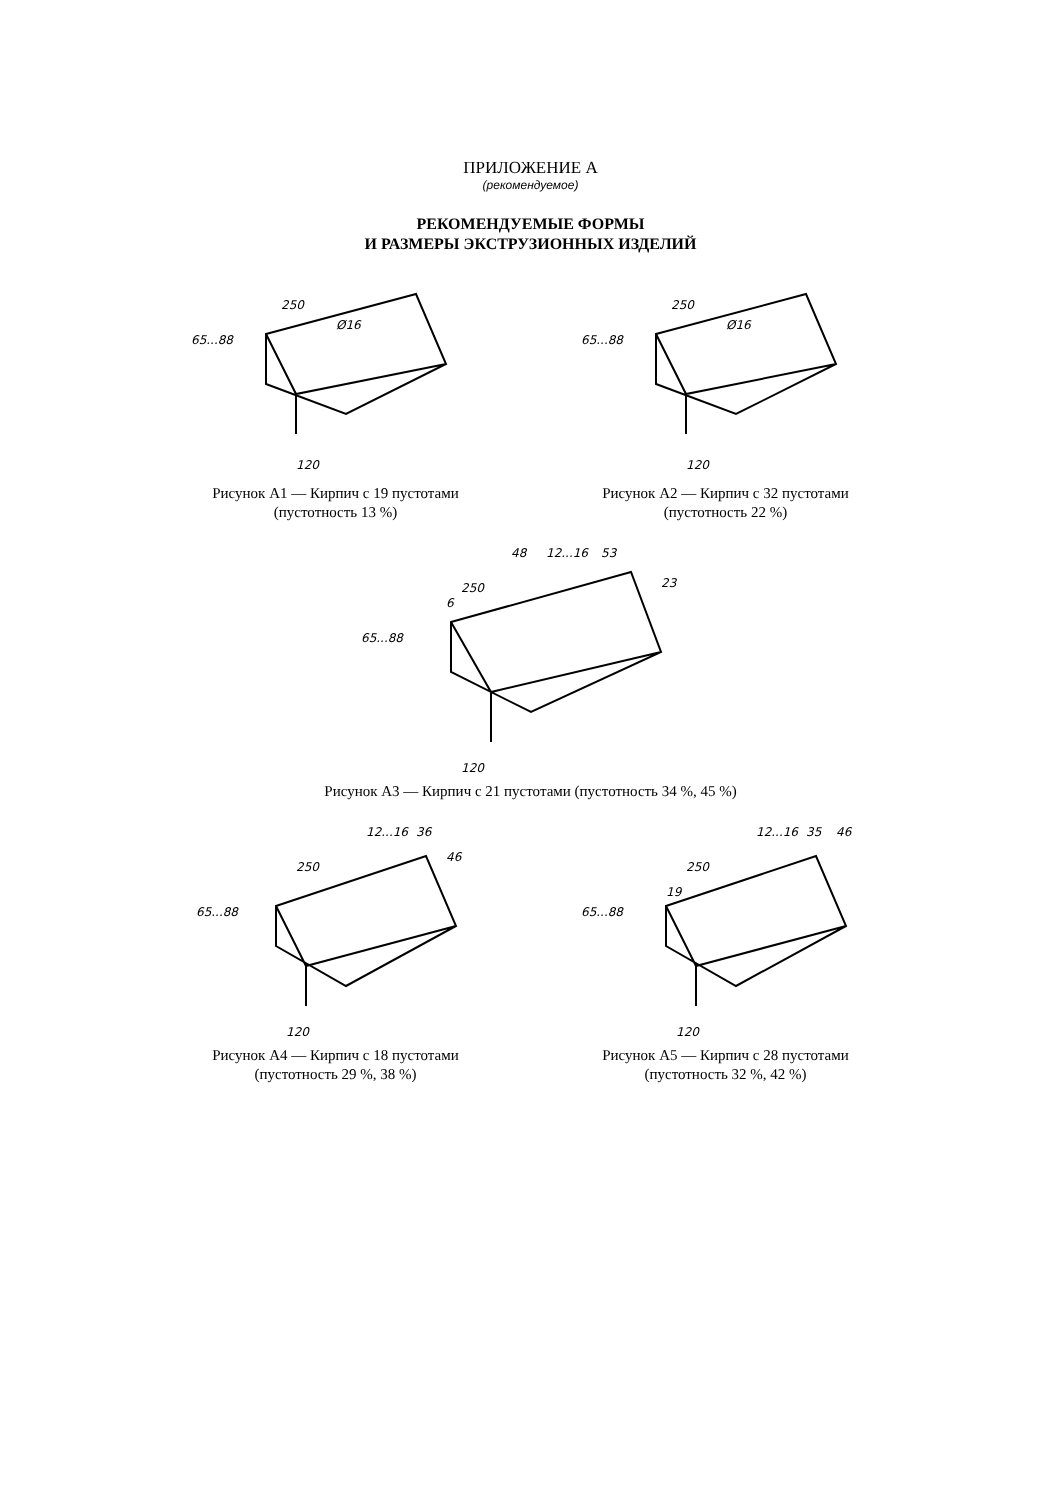ПРИЛОЖЕНИЕ А
(рекомендуемое)
РЕКОМЕНДУЕМЫЕ ФОРМЫ
И РАЗМЕРЫ ЭКСТРУЗИОННЫХ ИЗДЕЛИЙ
250
Ø16
65...88
120
Рисунок А1 — Кирпич с 19 пустотами
(пустотность 13 %)
250
Ø16
65...88
120
Рисунок А2 — Кирпич с 32 пустотами
(пустотность 22 %)
250
48
12...16
53
23
6
65...88
120
Рисунок А3 — Кирпич с 21 пустотами (пустотность 34 %, 45 %)
250
12...16
36
46
65...88
120
Рисунок А4 — Кирпич с 18 пустотами
(пустотность 29 %, 38 %)
250
12...16
35
46
19
65...88
120
Рисунок А5 — Кирпич с 28 пустотами
(пустотность 32 %, 42 %)